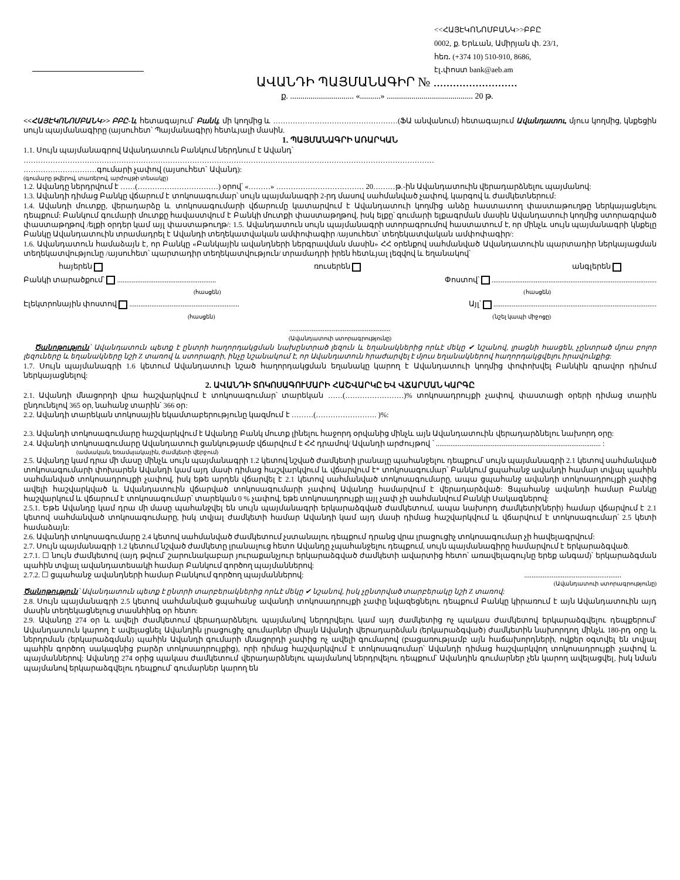<<ՀԱՅԷԿՈՆՈՄԲԱՆԿ>>ԲԲԸ
0002, ք. Երևան, Ամիրյան փ. 23/1,
հեռ․ (+374 10) 510-910, 8686,
էլ․փոստ bank@aeb.am
ԱՎԱՆԴԻ ՊԱՅՄԱՆԱԳԻՐ № ..........................
ք. ............................... «..........» .......................................... 20 թ.
<<ՀԱՅԷԿՈՆՈՄԲԱՆԿ>> ԲԲԸ-ն, հետագայում՝ Բանկ, մի կողմից և ……………………………………………(ՖԱ անվանում) հետագայում Ավանդատու, մյուս կողմից, կնքեցին սույն պայմանագիրը (այսուհետ՝ Պայմանագիր) հետևյալի մասին.
1. ՊԱՅՄԱՆԱԳՐԻ ԱՌԱՐԿԱՆ
1.1. Սույն պայմանագրով Ավանդատուն Բանկում ներդնում է Ավանդ՝
……………………………………………………………………………………………………………………………………………………
…………………………գումարի չափով (այսուհետ՝ Ավանդ):
(գումարը թվերով, տառերով, արժույթի տեսակը)
1.2. Ավանդը ներդրվում է ……(……………………………) օրով՝ «………» ……………………………… 20………թ.-ին Ավանդատուին վերադարձնելու պայմանով:
1.3. Ավանդի դիմաց Բանկը վճարում է տոկոսագումար՝ սույն պայմանագրի 2-րդ մասով սահմանված չափով, կարգով և ժամկետներում:
1.4. Ավանդի մուտքը, վերադարձը և տոկոսագումարի վճարումը կատարվում է Ավանդատուի կողմից անձը հաստատող փաստաթուղթը ներկայացնելու դեպքում: Բանկում գումարի մուտքը հավաստվում է Բանկի մուտքի փաստաթղթով, իսկ ելքը՝ գումարի ելքագրման մասին Ավանդատուի կողմից ստորագրված փաստաթղթով /ելքի օրդեր կամ այլ փաստաթուղթ/: 1.5. Ավանդատուն սույն պայմանագրի ստորագրումով հաստատում է, որ մինչև սույն պայմանագրի կնքելը Բանկը Ավանդատուին տրամադրել է Ավանդի տեղեկատվական ամփոփագիր /այսուհետ՝ տեղեկատվական ամփոփագիր/:
1.6. Ավանդատուն համաձայն է, որ Բանկը «Բանկային ավանդների ներգրավման մասին» ՀՀ օրենքով սահմանված Ավանդատուին պարտադիր ներկայացման տեղեկատվությունը /այսուհետ՝ պարտադիր տեղեկատվություն/ տրամադրի իրեն հետևյալ լեզվով և եղանակով՝
հայերեն ռուսերեն անգլերեն
Բանկի տարածքում՝ ...................................................... Փոստով՝ ..........................................................................................
(հասցեն) (հասցեն)
Էլեկտրոնային փոստով ............................................................ Այլ՝ .........................................................................................
(հասցեն) (նշել կապի միջոցը)
.......................................................
(Ավանդատուի ստորագրությունը)
Ծանոթություն՝ Ավանդատուն պետք է ընտրի հաղորդակցման նախընտրած լեզուն և եղանակներից որևէ մեկը ✔ նշանով, լրացնի հասցեն, չընտրած մյուս բոլոր լեզուները և եղանակները նշի Z տառով և ստորագրի, ինչը նշանակում է, որ Ավանդատուն հրաժարվել է մյուս եղանակներով հաղորդակցվելու իրավունքից:
1.7. Սույն պայմանագրի 1.6 կետում Ավանդատուի նշած հաղորդակցման եղանակը կարող է Ավանդատուի կողմից փոփոխվել Բանկին գրավոր դիմում ներկայացնելով:
2. ԱՎԱՆԴԻ ՏՈԿՈՍԱԳՈՒՄԱՐԻ ՀԱՇՎԱՐԿԸ ԵՎ ՎՃԱՐՄԱՆ ԿԱՐԳԸ
2.1. Ավանդի մնացորդի վրա հաշվարկվում է տոկոսագումար՝ տարեկան ……(……………………)% տոկոսադրույքի չափով, փաստացի օրերի դիմաց տարին ընդունելով 365 օր, նահանջ տարին՝ 366 օր:
2.2. Ավանդի տարեկան տոկոսային եկամտաբերությունը կազմում է ………(……………………. )%:
2.3. Ավանդի տոկոսագումարը հաշվարկվում է Ավանդը Բանկ մուտք լինելու հաջորդ օրվանից մինչև այն Ավանդատուին վերադարձնելու նախորդ օրը:
2.4. Ավանդի տոկոսագումարը Ավանդատուի ցանկությամբ վճարվում է ՀՀ դրամով/ Ավանդի արժույթով ՝ .......................................................................................... :
(ամսական, եռամսյակային, ժամկետի վերջում)
2.5. Ավանդը կամ դրա մի մասը մինչև սույն պայմանագրի 1.2 կետով նշված ժամկետի լրանալը պահանջելու դեպքում՝ սույն պայմանագրի 2.1 կետով սահմանված տոկոսագումարի փոխարեն Ավանդի կամ այդ մասի դիմաց հաշվարկվում և վճարվում է* տոկոսագումար՝ Բանկում ցպահանջ ավանդի համար տվյալ պահին սահմանված տոկոսադրույքի չափով, իսկ եթե արդեն վճարվել է 2.1 կետով սահմանված տոկոսագումարը, ապա ցպահանջ ավանդի տոկոսադրույքի չափից ավելի հաշվարկված և Ավանդատուին վճարված տոկոսագումարի չափով Ավանդը համարվում է վերադարձված: Ցպահանջ ավանդի համար Բանկը հաշվարկում և վճարում է տոկոսագումար՝ տարեկան 0 % չափով, եթե տոկոսադրույքի այլ չափ չի սահմանվում Բանկի Սակագներով:
2.5.1. Եթե Ավանդը կամ դրա մի մասը պահանջվել են սույն պայմանագրի երկարաձգված ժամկետում, ապա նախորդ ժամկետի(ների) համար վճարվում է 2.1 կետով սահմանված տոկոսագումարը, իսկ տվյալ ժամկետի համար Ավանդի կամ այդ մասի դիմաց հաշվարկվում և վճարվում է տոկոսագումար՝ 2.5 կետի համաձայն:
2.6. Ավանդի տոկոսագումարը 2.4 կետով սահմանված ժամկետում չստանալու դեպքում դրանց վրա լրացուցիչ տոկոսագումար չի հավելագրվում:
2.7. Սույն պայմանագրի 1.2 կետում նշված ժամկետը լրանալուց հետո Ավանդը չպահանջելու դեպքում, սույն պայմանագիրը համարվում է երկարաձգված.
2.7.1. ☐ նույն ժամկետով (այդ թվում՝ շարունակաբար յուրաքանչյուր երկարաձգված ժամկետի ավարտից հետո՝ առավելագույնը երեք անգամ)՝ երկարաձգման պահին տվյալ ավանդատեսակի համար Բանկում գործող պայմաններով:
2.7.2. ☐ ցպահանջ ավանդների համար Բանկում գործող պայմաններով:.....................................................
(Ավանդատուի ստորագրությունը)
Ծանոթություն՝ Ավանդատուն պետք է ընտրի տարբերակներից որևէ մեկը ✔ նշանով, իսկ չընտրված տարբերակը նշի Z տառով:
2.8. Սույն պայմանագրի 2.5 կետով սահմանված ցպահանջ ավանդի տոկոսադրույքի չափը նվազեցնելու դեպքում Բանկը կիրառում է այն Ավանդատուին այդ մասին տեղեկացնելուց տասնհինգ օր հետո:
2.9. Ավանդը 274 օր և ավելի ժամկետում վերադարձնելու պայմանով ներդրվելու կամ այդ ժամկետից ոչ պակաս ժամկետով երկարաձգվելու դեպքերում՝ Ավանդատուն կարող է ավելացնել Ավանդին լրացուցիչ գումարներ միայն Ավանդի վերադարձման (երկարաձգված) ժամկետին նախորդող մինչև 180-րդ օրը և ներդրման (երկարաձգման) պահին Ավանդի գումարի մնացորդի չափից ոչ ավելի գումարով (բացառությամբ այն հաճախորդների, ովքեր օգտվել են տվյալ պահին գործող սակագնից բարձր տոկոսադրույքից), որի դիմաց հաշվարկվում է տոկոսագումար՝ Ավանդի դիմաց հաշվարկվող տոկոսադրույքի չափով և պայմաններով: Ավանդը 274 օրից պակաս ժամկետում վերադարձնելու պայմանով ներդրվելու դեպքում՝ Ավանդին գումարներ չեն կարող ավելացվել, իսկ նման պայմանով երկարաձգվելու դեպքում՝ գումարներ կարող են